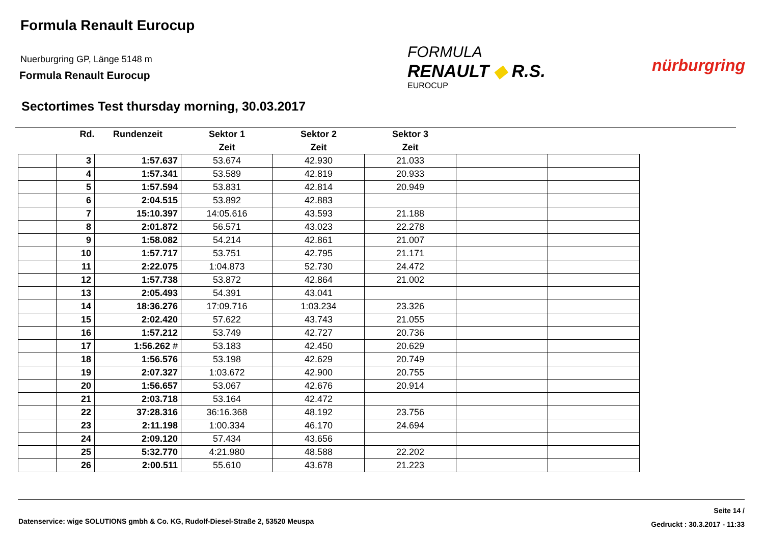Formula Renault Eurocup
Nuerburgring GP, Länge 5148 m
Formula Renault Eurocup
FORMULA
RENAULT ◆ R.S.
EUROCUP
nürburgring
Sectortimes Test thursday morning, 30.03.2017
| | Rd. | Rundenzeit | Sektor 1 | Sektor 2 | Sektor 3 | | |
| --- | --- | --- | --- | --- | --- | --- | --- |
| | | | Zeit | Zeit | Zeit | | |
| | 3 | 1:57.637 | 53.674 | 42.930 | 21.033 | | |
| | 4 | 1:57.341 | 53.589 | 42.819 | 20.933 | | |
| | 5 | 1:57.594 | 53.831 | 42.814 | 20.949 | | |
| | 6 | 2:04.515 | 53.892 | 42.883 | | | |
| | 7 | 15:10.397 | 14:05.616 | 43.593 | 21.188 | | |
| | 8 | 2:01.872 | 56.571 | 43.023 | 22.278 | | |
| | 9 | 1:58.082 | 54.214 | 42.861 | 21.007 | | |
| | 10 | 1:57.717 | 53.751 | 42.795 | 21.171 | | |
| | 11 | 2:22.075 | 1:04.873 | 52.730 | 24.472 | | |
| | 12 | 1:57.738 | 53.872 | 42.864 | 21.002 | | |
| | 13 | 2:05.493 | 54.391 | 43.041 | | | |
| | 14 | 18:36.276 | 17:09.716 | 1:03.234 | 23.326 | | |
| | 15 | 2:02.420 | 57.622 | 43.743 | 21.055 | | |
| | 16 | 1:57.212 | 53.749 | 42.727 | 20.736 | | |
| | 17 | 1:56.262 # | 53.183 | 42.450 | 20.629 | | |
| | 18 | 1:56.576 | 53.198 | 42.629 | 20.749 | | |
| | 19 | 2:07.327 | 1:03.672 | 42.900 | 20.755 | | |
| | 20 | 1:56.657 | 53.067 | 42.676 | 20.914 | | |
| | 21 | 2:03.718 | 53.164 | 42.472 | | | |
| | 22 | 37:28.316 | 36:16.368 | 48.192 | 23.756 | | |
| | 23 | 2:11.198 | 1:00.334 | 46.170 | 24.694 | | |
| | 24 | 2:09.120 | 57.434 | 43.656 | | | |
| | 25 | 5:32.770 | 4:21.980 | 48.588 | 22.202 | | |
| | 26 | 2:00.511 | 55.610 | 43.678 | 21.223 | | |
Datenservice: wige SOLUTIONS gmbh & Co. KG, Rudolf-Diesel-Straße 2, 53520 Meuspa
Seite 14 /
Gedruckt : 30.3.2017 - 11:33